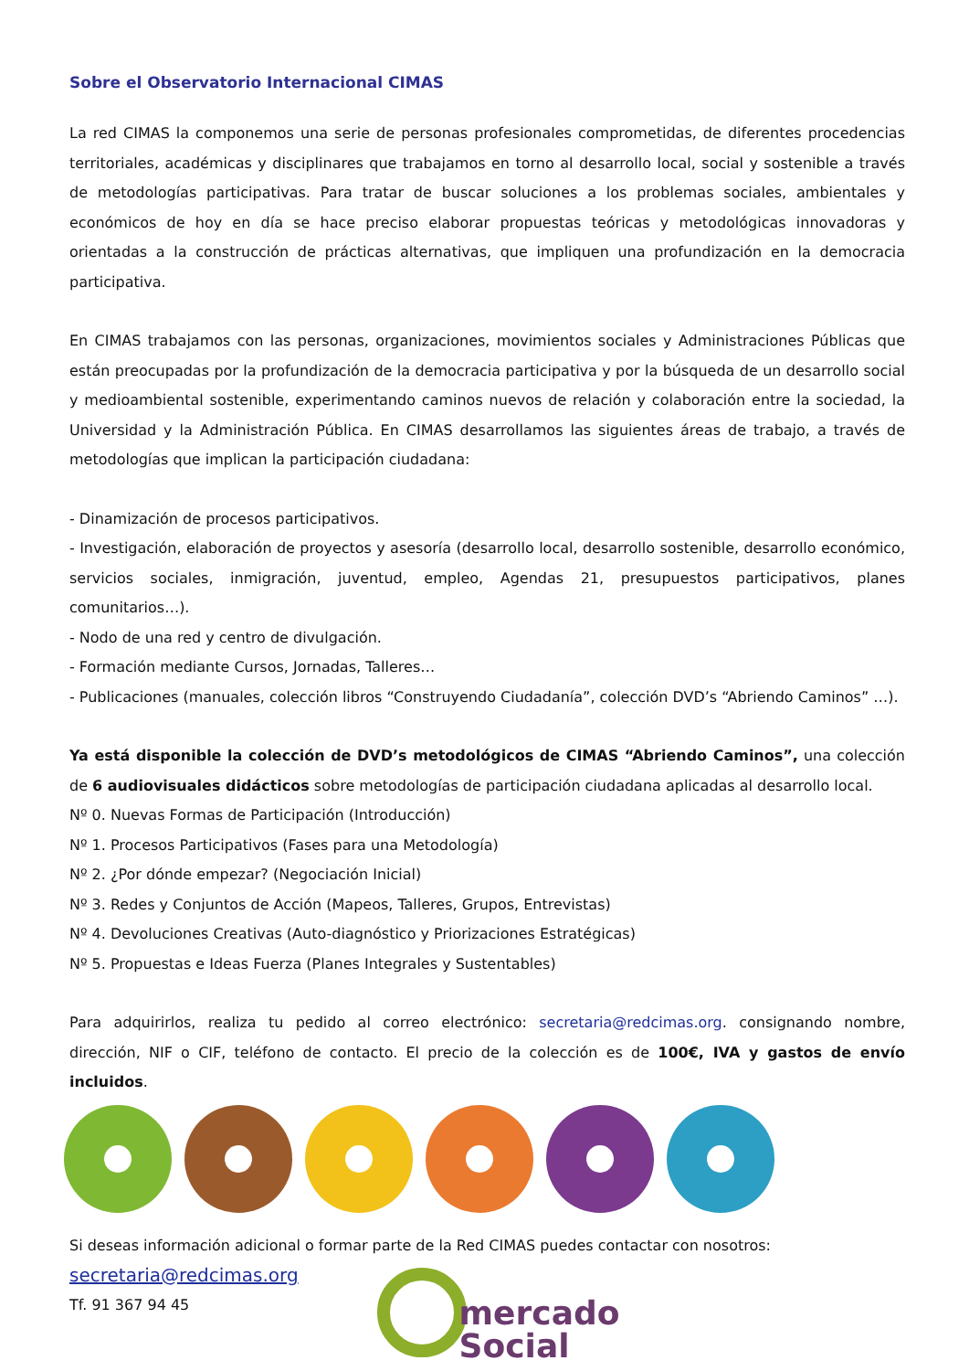Sobre el Observatorio Internacional CIMAS
La red CIMAS la componemos una serie de personas profesionales comprometidas, de diferentes procedencias territoriales, académicas y disciplinares que trabajamos en torno al desarrollo local, social y sostenible a través de metodologías participativas. Para tratar de buscar soluciones a los problemas sociales, ambientales y económicos de hoy en día se hace preciso elaborar propuestas teóricas y metodológicas innovadoras y orientadas a la construcción de prácticas alternativas, que impliquen una profundización en la democracia participativa.
En CIMAS trabajamos con las personas, organizaciones, movimientos sociales y Administraciones Públicas que están preocupadas por la profundización de la democracia participativa y por la búsqueda de un desarrollo social y medioambiental sostenible, experimentando caminos nuevos de relación y colaboración entre la sociedad, la Universidad y la Administración Pública. En CIMAS desarrollamos las siguientes áreas de trabajo, a través de metodologías que implican la participación ciudadana:
- Dinamización de procesos participativos.
- Investigación, elaboración de proyectos y asesoría (desarrollo local, desarrollo sostenible, desarrollo económico, servicios sociales, inmigración, juventud, empleo, Agendas 21, presupuestos participativos, planes comunitarios…).
- Nodo de una red y centro de divulgación.
- Formación mediante Cursos, Jornadas, Talleres…
- Publicaciones (manuales, colección libros “Construyendo Ciudadanía”, colección DVD’s “Abriendo Caminos” …).
Ya está disponible la colección de DVD’s metodológicos de CIMAS “Abriendo Caminos”, una colección de 6 audiovisuales didácticos sobre metodologías de participación ciudadana aplicadas al desarrollo local.
Nº 0. Nuevas Formas de Participación (Introducción)
Nº 1. Procesos Participativos (Fases para una Metodología)
Nº 2. ¿Por dónde empezar? (Negociación Inicial)
Nº 3. Redes y Conjuntos de Acción (Mapeos, Talleres, Grupos, Entrevistas)
Nº 4. Devoluciones Creativas (Auto-diagnóstico y Priorizaciones Estratégicas)
Nº 5. Propuestas e Ideas Fuerza (Planes Integrales y Sustentables)
Para adquirirlos, realiza tu pedido al correo electrónico: secretaria@redcimas.org. consignando nombre, dirección, NIF o CIF, teléfono de contacto. El precio de la colección es de 100€, IVA y gastos de envío incluidos.
Si deseas información adicional o formar parte de la Red CIMAS puedes contactar con nosotros:
secretaria@redcimas.org
Tf. 91 367 94 45
mercado
Social